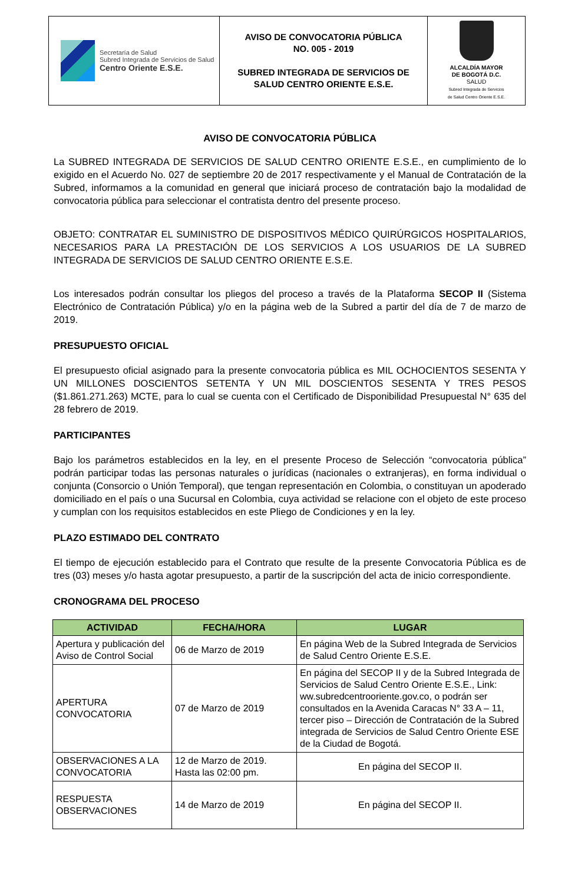| Secretaría de Salud Subred Integrada de Servicios de Salud Centro Oriente E.S.E. | AVISO DE CONVOCATORIA PÚBLICA NO. 005 - 2019 SUBRED INTEGRADA DE SERVICIOS DE SALUD CENTRO ORIENTE E.S.E. | ALCALDÍA MAYOR DE BOGOTÁ D.C. SALUD Subred Integrada de Servicios de Salud Centro Oriente E.S.E. |
AVISO DE CONVOCATORIA PÚBLICA
La SUBRED INTEGRADA DE SERVICIOS DE SALUD CENTRO ORIENTE E.S.E., en cumplimiento de lo exigido en el Acuerdo No. 027 de septiembre 20 de 2017 respectivamente y el Manual de Contratación de la Subred, informamos a la comunidad en general que iniciará proceso de contratación bajo la modalidad de convocatoria pública para seleccionar el contratista dentro del presente proceso.
OBJETO: CONTRATAR EL SUMINISTRO DE DISPOSITIVOS MÉDICO QUIRÚRGICOS HOSPITALARIOS, NECESARIOS PARA LA PRESTACIÓN DE LOS SERVICIOS A LOS USUARIOS DE LA SUBRED INTEGRADA DE SERVICIOS DE SALUD CENTRO ORIENTE E.S.E.
Los interesados podrán consultar los pliegos del proceso a través de la Plataforma SECOP II (Sistema Electrónico de Contratación Pública) y/o en la página web de la Subred a partir del día de 7 de marzo de 2019.
PRESUPUESTO OFICIAL
El presupuesto oficial asignado para la presente convocatoria pública es MIL OCHOCIENTOS SESENTA Y UN MILLONES DOSCIENTOS SETENTA Y UN MIL DOSCIENTOS SESENTA Y TRES PESOS ($1.861.271.263) MCTE, para lo cual se cuenta con el Certificado de Disponibilidad Presupuestal N° 635 del 28 febrero de 2019.
PARTICIPANTES
Bajo los parámetros establecidos en la ley, en el presente Proceso de Selección “convocatoria pública” podrán participar todas las personas naturales o jurídicas (nacionales o extranjeras), en forma individual o conjunta (Consorcio o Unión Temporal), que tengan representación en Colombia, o constituyan un apoderado domiciliado en el país o una Sucursal en Colombia, cuya actividad se relacione con el objeto de este proceso y cumplan con los requisitos establecidos en este Pliego de Condiciones y en la ley.
PLAZO ESTIMADO DEL CONTRATO
El tiempo de ejecución establecido para el Contrato que resulte de la presente Convocatoria Pública es de tres (03) meses y/o hasta agotar presupuesto, a partir de la suscripción del acta de inicio correspondiente.
CRONOGRAMA DEL PROCESO
| ACTIVIDAD | FECHA/HORA | LUGAR |
| --- | --- | --- |
| Apertura y publicación del Aviso de Control Social | 06 de Marzo de 2019 | En página Web de la Subred Integrada de Servicios de Salud Centro Oriente E.S.E. |
| APERTURA CONVOCATORIA | 07 de Marzo de 2019 | En página del SECOP II y de la Subred Integrada de Servicios de Salud Centro Oriente E.S.E., Link: ww.subredcentrooriente.gov.co, o podrán ser consultados en la Avenida Caracas N° 33 A – 11, tercer piso – Dirección de Contratación de la Subred integrada de Servicios de Salud Centro Oriente ESE de la Ciudad de Bogotá. |
| OBSERVACIONES A LA CONVOCATORIA | 12 de Marzo de 2019. Hasta las 02:00 pm. | En página del SECOP II. |
| RESPUESTA OBSERVACIONES | 14 de Marzo de 2019 | En página del SECOP II. |